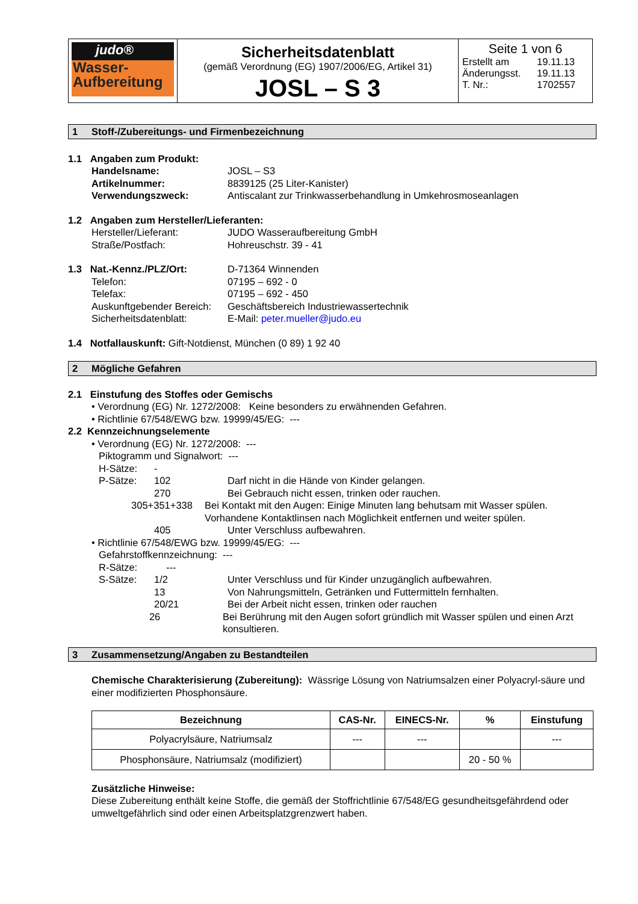| judo® Wasser- Aufbereitung | Sicherheitsdatenblatt (gemäß Verordnung (EG) 1907/2006/EG, Artikel 31) JOSL – S 3 | Seite 1 von 6 Erstellt am 19.11.13 Änderungsst. 19.11.13 T. Nr.: 1702557 |
1 Stoff-/Zubereitungs- und Firmenbezeichnung
1.1 Angaben zum Produkt:
Handelsname: JOSL – S3
Artikelnummer: 8839125 (25 Liter-Kanister)
Verwendungszweck: Antiscalant zur Trinkwasserbehandlung in Umkehrosmoseanlagen
1.2 Angaben zum Hersteller/Lieferanten:
Hersteller/Lieferant: JUDO Wasseraufbereitung GmbH
Straße/Postfach: Hohreuschstr. 39 - 41
1.3 Nat.-Kennz./PLZ/Ort: D-71364 Winnenden
Telefon: 07195 – 692 - 0
Telefax: 07195 – 692 - 450
Auskunftgebender Bereich: Geschäftsbereich Industriewassertechnik
Sicherheitsdatenblatt: E-Mail: peter.mueller@judo.eu
1.4 Notfallauskunft: Gift-Notdienst, München (0 89) 1 92 40
2 Mögliche Gefahren
2.1 Einstufung des Stoffes oder Gemischs
• Verordnung (EG) Nr. 1272/2008: Keine besonders zu erwähnenden Gefahren.
• Richtlinie 67/548/EWG bzw. 19999/45/EG: ---
2.2 Kennzeichnungselemente
• Verordnung (EG) Nr. 1272/2008: ---
Piktogramm und Signalwort: ---
H-Sätze: -
P-Sätze: 102 Darf nicht in die Hände von Kinder gelangen.
270 Bei Gebrauch nicht essen, trinken oder rauchen.
305+351+338 Bei Kontakt mit den Augen: Einige Minuten lang behutsam mit Wasser spülen. Vorhandene Kontaktlinsen nach Möglichkeit entfernen und weiter spülen.
405 Unter Verschluss aufbewahren.
• Richtlinie 67/548/EWG bzw. 19999/45/EG: ---
Gefahrstoffkennzeichnung: ---
R-Sätze: ---
S-Sätze: 1/2 Unter Verschluss und für Kinder unzugänglich aufbewahren.
13 Von Nahrungsmitteln, Getränken und Futtermitteln fernhalten.
20/21 Bei der Arbeit nicht essen, trinken oder rauchen
26 Bei Berührung mit den Augen sofort gründlich mit Wasser spülen und einen Arzt konsultieren.
3 Zusammensetzung/Angaben zu Bestandteilen
Chemische Charakterisierung (Zubereitung): Wässrige Lösung von Natriumsalzen einer Polyacryl-säure und einer modifizierten Phosphonsäure.
| Bezeichnung | CAS-Nr. | EINECS-Nr. | % | Einstufung |
| --- | --- | --- | --- | --- |
| Polyacrylsäure, Natriumsalz | --- | --- | | --- |
| Phosphonsäure, Natriumsalz (modifiziert) | | | 20 - 50 % | |
Zusätzliche Hinweise:
Diese Zubereitung enthält keine Stoffe, die gemäß der Stoffrichtlinie 67/548/EG gesundheitsgefährdend oder umweltgefährlich sind oder einen Arbeitsplatzgrenzwert haben.